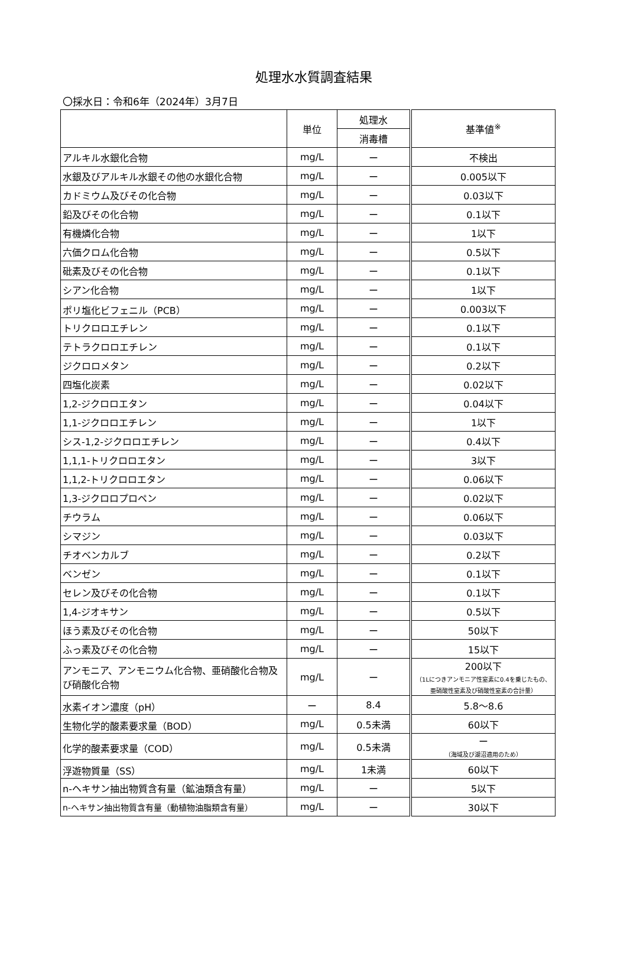処理水水質調査結果
〇採水日：令和6年（2024年）3月7日
| | 単位 | 処理水 | 基準値<sup>※</sup> |
| --- | --- | --- | --- |
| | | 消毒槽 | |
| アルキル水銀化合物 | mg/L | ー | 不検出 |
| 水銀及びアルキル水銀その他の水銀化合物 | mg/L | ー | 0.005以下 |
| カドミウム及びその化合物 | mg/L | ー | 0.03以下 |
| 鉛及びその化合物 | mg/L | ー | 0.1以下 |
| 有機燐化合物 | mg/L | ー | 1以下 |
| 六価クロム化合物 | mg/L | ー | 0.5以下 |
| 砒素及びその化合物 | mg/L | ー | 0.1以下 |
| シアン化合物 | mg/L | ー | 1以下 |
| ポリ塩化ビフェニル（PCB） | mg/L | ー | 0.003以下 |
| トリクロロエチレン | mg/L | ー | 0.1以下 |
| テトラクロロエチレン | mg/L | ー | 0.1以下 |
| ジクロロメタン | mg/L | ー | 0.2以下 |
| 四塩化炭素 | mg/L | ー | 0.02以下 |
| 1,2-ジクロロエタン | mg/L | ー | 0.04以下 |
| 1,1-ジクロロエチレン | mg/L | ー | 1以下 |
| シス-1,2-ジクロロエチレン | mg/L | ー | 0.4以下 |
| 1,1,1-トリクロロエタン | mg/L | ー | 3以下 |
| 1,1,2-トリクロロエタン | mg/L | ー | 0.06以下 |
| 1,3-ジクロロプロペン | mg/L | ー | 0.02以下 |
| チウラム | mg/L | ー | 0.06以下 |
| シマジン | mg/L | ー | 0.03以下 |
| チオベンカルブ | mg/L | ー | 0.2以下 |
| ベンゼン | mg/L | ー | 0.1以下 |
| セレン及びその化合物 | mg/L | ー | 0.1以下 |
| 1,4-ジオキサン | mg/L | ー | 0.5以下 |
| ほう素及びその化合物 | mg/L | ー | 50以下 |
| ふっ素及びその化合物 | mg/L | ー | 15以下 |
| アンモニア、アンモニウム化合物、亜硝酸化合物及び硝酸化合物 | mg/L | ー | 200以下 （1Lにつきアンモニア性窒素に0.4を乗じたもの、亜硝酸性窒素及び硝酸性窒素の合計量） |
| 水素イオン濃度（pH） | ー | 8.4 | 5.8～8.6 |
| 生物化学的酸素要求量（BOD） | mg/L | 0.5未満 | 60以下 |
| 化学的酸素要求量（COD） | mg/L | 0.5未満 | ー （海域及び湖沼適用のため） |
| 浮遊物質量（SS） | mg/L | 1未満 | 60以下 |
| n-ヘキサン抽出物質含有量（鉱油類含有量） | mg/L | ー | 5以下 |
| n-ヘキサン抽出物質含有量（動植物油脂類含有量） | mg/L | ー | 30以下 |